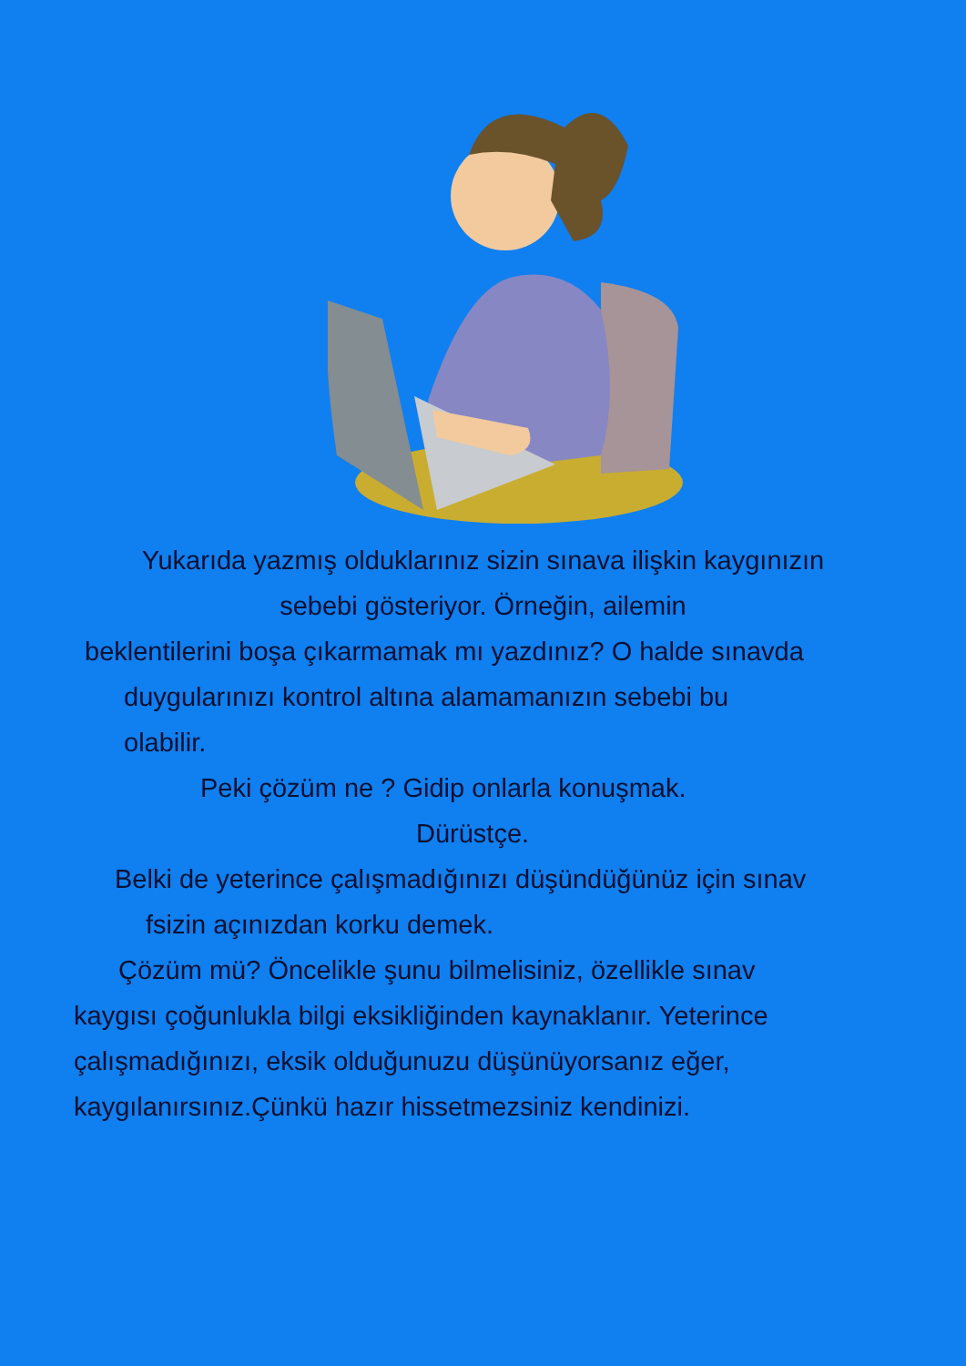Yukarıda yazmış olduklarınız sizin sınava ilişkin kaygınızın
sebebi gösteriyor. Örneğin, ailemin
beklentilerini boşa çıkarmamak mı yazdınız? O halde sınavda
duygularınızı kontrol altına alamamanızın sebebi bu
olabilir.
Peki çözüm ne ? Gidip onlarla konuşmak.
Dürüstçe.
Belki de yeterince çalışmadığınızı düşündüğünüz için sınav
fsizin açınızdan korku demek.
Çözüm mü? Öncelikle şunu bilmelisiniz, özellikle sınav
kaygısı çoğunlukla bilgi eksikliğinden kaynaklanır. Yeterince
çalışmadığınızı, eksik olduğunuzu düşünüyorsanız eğer,
kaygılanırsınız.Çünkü hazır hissetmezsiniz kendinizi.